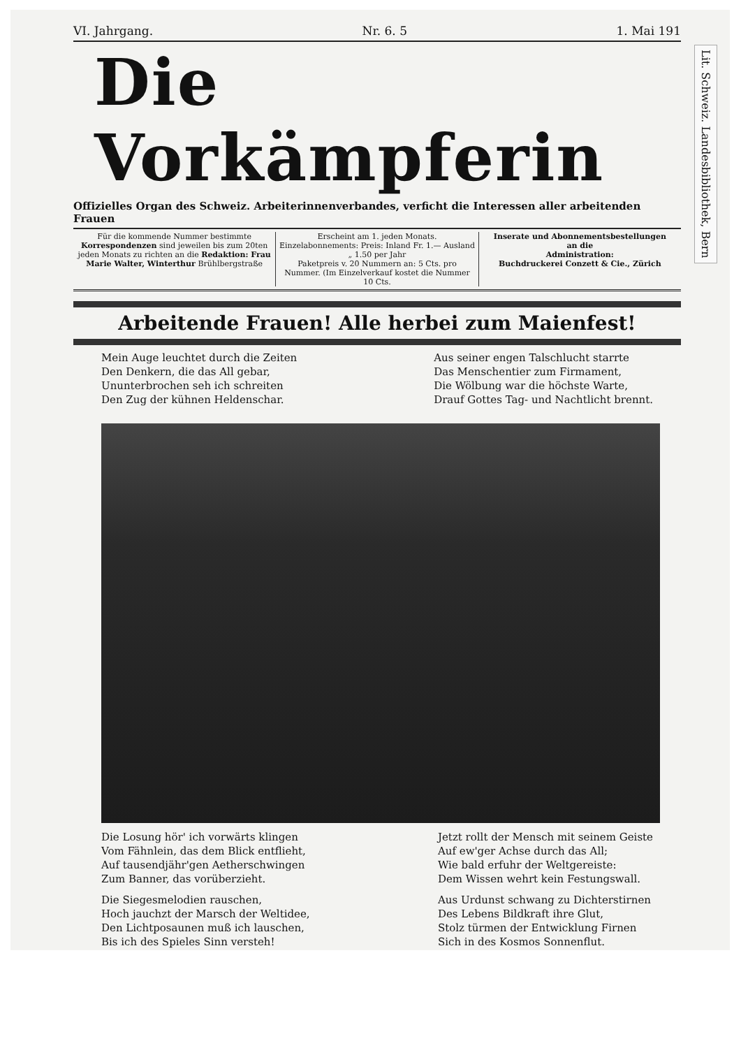Lit. Schweiz. Landesbibliothek, Bern
VI. Jahrgang. Nr. 6. 5 1. Mai 191
Die Vorkämpferin
Offizielles Organ des Schweiz. Arbeiterinnenverbandes, verficht die Interessen aller arbeitenden Frauen
Für die kommende Nummer bestimmte Korrespondenzen sind jeweilen bis zum 20ten jeden Monats zu richten an die Redaktion: Frau Marie Walter, Winterthur Brühlbergstraße
Erscheint am 1. jeden Monats.
Einzelabonnements: Preis: Inland Fr. 1.— Ausland „ 1.50 per Jahr
Paketpreis v. 20 Nummern an: 5 Cts. pro Nummer. (Im Einzelverkauf kostet die Nummer 10 Cts.
Inserate und Abonnementsbestellungen
an die
Administration:
Buchdruckerei Conzett & Cie., Zürich
Arbeitende Frauen! Alle herbei zum Maienfest!
Mein Auge leuchtet durch die Zeiten
Den Denkern, die das All gebar,
Ununterbrochen seh ich schreiten
Den Zug der kühnen Heldenschar.
Aus seiner engen Talschlucht starrte
Das Menschentier zum Firmament,
Die Wölbung war die höchste Warte,
Drauf Gottes Tag- und Nachtlicht brennt.
Die Losung hör' ich vorwärts klingen
Vom Fähnlein, das dem Blick entflieht,
Auf tausendjähr'gen Aetherschwingen
Zum Banner, das vorüberzieht.
Die Siegesmelodien rauschen,
Hoch jauchzt der Marsch der Weltidee,
Den Lichtposaunen muß ich lauschen,
Bis ich des Spieles Sinn versteh!
Jetzt rollt der Mensch mit seinem Geiste
Auf ew'ger Achse durch das All;
Wie bald erfuhr der Weltgereiste:
Dem Wissen wehrt kein Festungswall.
Aus Urdunst schwang zu Dichterstirnen
Des Lebens Bildkraft ihre Glut,
Stolz türmen der Entwicklung Firnen
Sich in des Kosmos Sonnenflut.